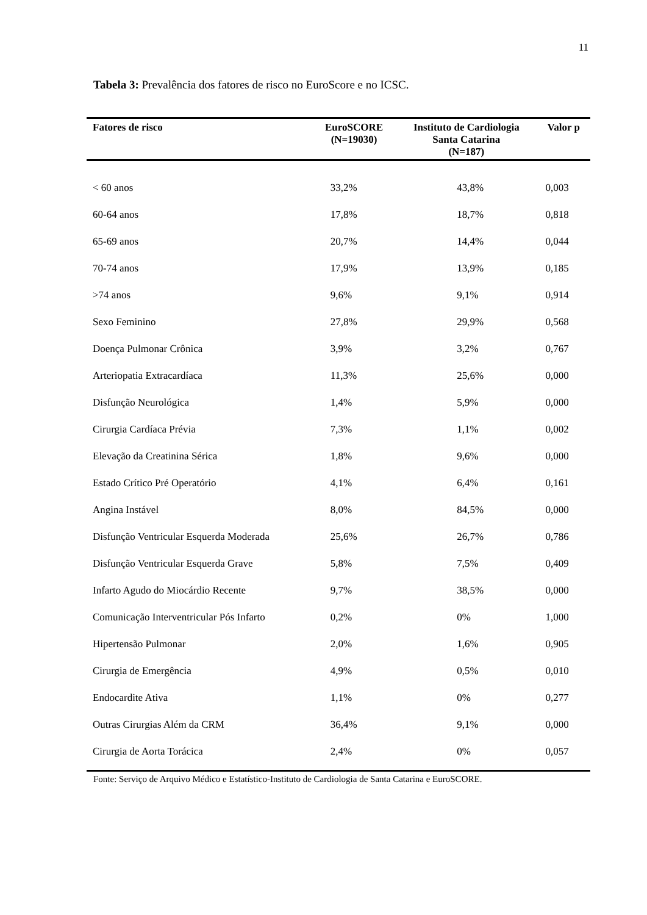11
Tabela 3: Prevalência dos fatores de risco no EuroScore e no ICSC.
| Fatores de risco | EuroSCORE (N=19030) | Instituto de Cardiologia Santa Catarina (N=187) | Valor p |
| --- | --- | --- | --- |
| < 60 anos | 33,2% | 43,8% | 0,003 |
| 60-64 anos | 17,8% | 18,7% | 0,818 |
| 65-69 anos | 20,7% | 14,4% | 0,044 |
| 70-74 anos | 17,9% | 13,9% | 0,185 |
| >74 anos | 9,6% | 9,1% | 0,914 |
| Sexo Feminino | 27,8% | 29,9% | 0,568 |
| Doença Pulmonar Crônica | 3,9% | 3,2% | 0,767 |
| Arteriopatia Extracardíaca | 11,3% | 25,6% | 0,000 |
| Disfunção Neurológica | 1,4% | 5,9% | 0,000 |
| Cirurgia Cardíaca Prévia | 7,3% | 1,1% | 0,002 |
| Elevação da Creatinina Sérica | 1,8% | 9,6% | 0,000 |
| Estado Crítico Pré Operatório | 4,1% | 6,4% | 0,161 |
| Angina Instável | 8,0% | 84,5% | 0,000 |
| Disfunção Ventricular Esquerda Moderada | 25,6% | 26,7% | 0,786 |
| Disfunção Ventricular Esquerda Grave | 5,8% | 7,5% | 0,409 |
| Infarto Agudo do Miocárdio Recente | 9,7% | 38,5% | 0,000 |
| Comunicação Interventricular Pós Infarto | 0,2% | 0% | 1,000 |
| Hipertensão Pulmonar | 2,0% | 1,6% | 0,905 |
| Cirurgia de Emergência | 4,9% | 0,5% | 0,010 |
| Endocardite Ativa | 1,1% | 0% | 0,277 |
| Outras Cirurgias Além da CRM | 36,4% | 9,1% | 0,000 |
| Cirurgia de Aorta Torácica | 2,4% | 0% | 0,057 |
Fonte: Serviço de Arquivo Médico e Estatístico-Instituto de Cardiologia de Santa Catarina e EuroSCORE.